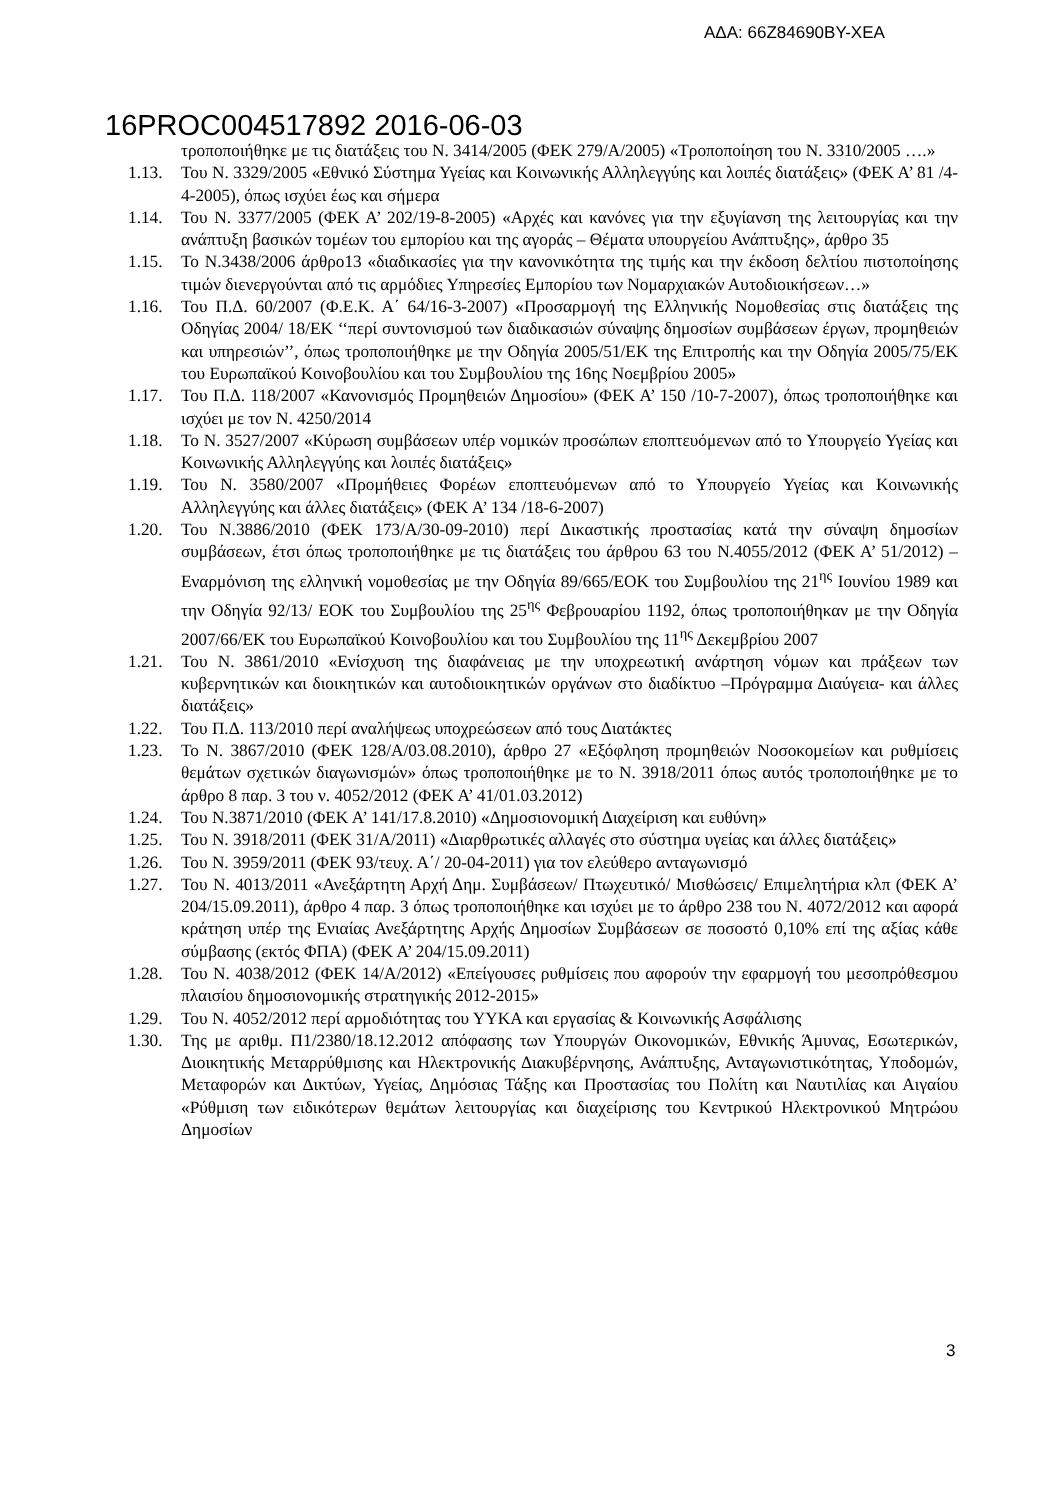ΑΔΑ: 66Ζ84690ΒΥ-ΧΕΑ
16PROC004517892 2016-06-03
τροποποιήθηκε με τις διατάξεις του Ν. 3414/2005 (ΦΕΚ 279/Α/2005) «Τροποποίηση του Ν. 3310/2005 ….»
1.13. Του Ν. 3329/2005 «Εθνικό Σύστημα Υγείας και Κοινωνικής Αλληλεγγύης και λοιπές διατάξεις» (ΦΕΚ Α’ 81 /4-4-2005), όπως ισχύει έως και σήμερα
1.14. Του Ν. 3377/2005 (ΦΕΚ Α’ 202/19-8-2005) «Αρχές και κανόνες για την εξυγίανση της λειτουργίας και την ανάπτυξη βασικών τομέων του εμπορίου και της αγοράς – Θέματα υπουργείου Ανάπτυξης», άρθρο 35
1.15. Το Ν.3438/2006 άρθρο13 «διαδικασίες για την κανονικότητα της τιμής και την έκδοση δελτίου πιστοποίησης τιμών διενεργούνται από τις αρμόδιες Υπηρεσίες Εμπορίου των Νομαρχιακών Αυτοδιοικήσεων…»
1.16. Του Π.Δ. 60/2007 (Φ.Ε.Κ. Α΄ 64/16-3-2007) «Προσαρμογή της Ελληνικής Νομοθεσίας στις διατάξεις της Οδηγίας 2004/ 18/ΕΚ ‘‘περί συντονισμού των διαδικασιών σύναψης δημοσίων συμβάσεων έργων, προμηθειών και υπηρεσιών’’, όπως τροποποιήθηκε με την Οδηγία 2005/51/ΕΚ της Επιτροπής και την Οδηγία 2005/75/ΕΚ του Ευρωπαϊκού Κοινοβουλίου και του Συμβουλίου της 16ης Νοεμβρίου 2005»
1.17. Του Π.Δ. 118/2007 «Κανονισμός Προμηθειών Δημοσίου» (ΦΕΚ Α’ 150 /10-7-2007), όπως τροποποιήθηκε και ισχύει με τον Ν. 4250/2014
1.18. Το Ν. 3527/2007 «Κύρωση συμβάσεων υπέρ νομικών προσώπων εποπτευόμενων από το Υπουργείο Υγείας και Κοινωνικής Αλληλεγγύης και λοιπές διατάξεις»
1.19. Του Ν. 3580/2007 «Προμήθειες Φορέων εποπτευόμενων από το Υπουργείο Υγείας και Κοινωνικής Αλληλεγγύης και άλλες διατάξεις» (ΦΕΚ Α’ 134 /18-6-2007)
1.20. Του Ν.3886/2010 (ΦΕΚ 173/Α/30-09-2010) περί Δικαστικής προστασίας κατά την σύναψη δημοσίων συμβάσεων, έτσι όπως τροποποιήθηκε με τις διατάξεις του άρθρου 63 του Ν.4055/2012 (ΦΕΚ Α’ 51/2012) – Εναρμόνιση της ελληνική νομοθεσίας με την Οδηγία 89/665/ΕΟΚ του Συμβουλίου της 21<sup>ης</sup> Ιουνίου 1989 και την Οδηγία 92/13/ ΕΟΚ του Συμβουλίου της 25<sup>ης</sup> Φεβρουαρίου 1192, όπως τροποποιήθηκαν με την Οδηγία 2007/66/ΕΚ του Ευρωπαϊκού Κοινοβουλίου και του Συμβουλίου της 11<sup>ης</sup> Δεκεμβρίου 2007
1.21. Του Ν. 3861/2010 «Ενίσχυση της διαφάνειας με την υποχρεωτική ανάρτηση νόμων και πράξεων των κυβερνητικών και διοικητικών και αυτοδιοικητικών οργάνων στο διαδίκτυο –Πρόγραμμα Διαύγεια- και άλλες διατάξεις»
1.22. Του Π.Δ. 113/2010 περί αναλήψεως υποχρεώσεων από τους Διατάκτες
1.23. Το Ν. 3867/2010 (ΦΕΚ 128/Α/03.08.2010), άρθρο 27 «Εξόφληση προμηθειών Νοσοκομείων και ρυθμίσεις θεμάτων σχετικών διαγωνισμών» όπως τροποποιήθηκε με το Ν. 3918/2011 όπως αυτός τροποποιήθηκε με το άρθρο 8 παρ. 3 του ν. 4052/2012 (ΦΕΚ Α’ 41/01.03.2012)
1.24. Του Ν.3871/2010 (ΦΕΚ Α’ 141/17.8.2010) «Δημοσιονομική Διαχείριση και ευθύνη»
1.25. Του Ν. 3918/2011 (ΦΕΚ 31/Α/2011) «Διαρθρωτικές αλλαγές στο σύστημα υγείας και άλλες διατάξεις»
1.26. Του Ν. 3959/2011 (ΦΕΚ 93/τευχ. Α΄/ 20-04-2011) για τον ελεύθερο ανταγωνισμό
1.27. Του Ν. 4013/2011 «Ανεξάρτητη Αρχή Δημ. Συμβάσεων/ Πτωχευτικό/ Μισθώσεις/ Επιμελητήρια κλπ (ΦΕΚ Α’ 204/15.09.2011), άρθρο 4 παρ. 3 όπως τροποποιήθηκε και ισχύει με το άρθρο 238 του Ν. 4072/2012 και αφορά κράτηση υπέρ της Ενιαίας Ανεξάρτητης Αρχής Δημοσίων Συμβάσεων σε ποσοστό 0,10% επί της αξίας κάθε σύμβασης (εκτός ΦΠΑ) (ΦΕΚ Α’ 204/15.09.2011)
1.28. Του Ν. 4038/2012 (ΦΕΚ 14/Α/2012) «Επείγουσες ρυθμίσεις που αφορούν την εφαρμογή του μεσοπρόθεσμου πλαισίου δημοσιονομικής στρατηγικής 2012-2015»
1.29. Του Ν. 4052/2012 περί αρμοδιότητας του ΥΥΚΑ και εργασίας & Κοινωνικής Ασφάλισης
1.30. Της με αριθμ. Π1/2380/18.12.2012 απόφασης των Υπουργών Οικονομικών, Εθνικής Άμυνας, Εσωτερικών, Διοικητικής Μεταρρύθμισης και Ηλεκτρονικής Διακυβέρνησης, Ανάπτυξης, Ανταγωνιστικότητας, Υποδομών, Μεταφορών και Δικτύων, Υγείας, Δημόσιας Τάξης και Προστασίας του Πολίτη και Ναυτιλίας και Αιγαίου «Ρύθμιση των ειδικότερων θεμάτων λειτουργίας και διαχείρισης του Κεντρικού Ηλεκτρονικού Μητρώου Δημοσίων
3